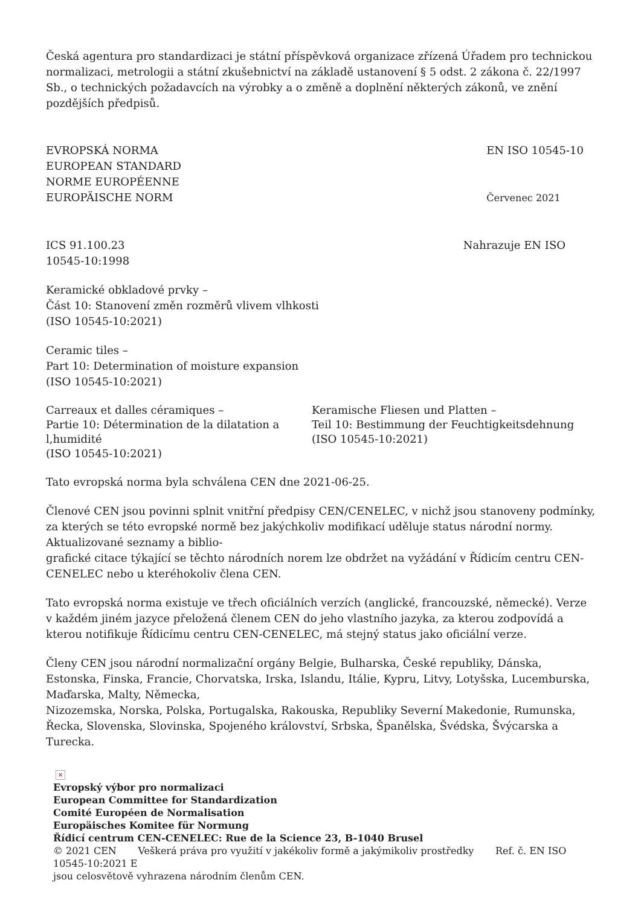Česká agentura pro standardizaci je státní příspěvková organizace zřízená Úřadem pro technickou normalizaci, metrologii a státní zkušebnictví na základě ustanovení § 5 odst. 2 zákona č. 22/1997 Sb., o technických požadavcích na výrobky a o změně a doplnění některých zákonů, ve znění pozdějších předpisů.
EVROPSKÁ NORMA
EUROPEAN STANDARD
NORME EUROPÉENNE
EUROPÄISCHE NORM
EN ISO 10545-10
Červenec 2021
ICS 91.100.23 Nahrazuje EN ISO
10545-10:1998
Keramické obkladové prvky –
Část 10: Stanovení změn rozměrů vlivem vlhkosti
(ISO 10545-10:2021)
Ceramic tiles –
Part 10: Determination of moisture expansion
(ISO 10545-10:2021)
Carreaux et dalles céramiques –
Partie 10: Détermination de la dilatation a l,humidité
(ISO 10545-10:2021)
Keramische Fliesen und Platten –
Teil 10: Bestimmung der Feuchtigkeitsdehnung
(ISO 10545-10:2021)
Tato evropská norma byla schválena CEN dne 2021-06-25.
Členové CEN jsou povinni splnit vnitřní předpisy CEN/CENELEC, v nichž jsou stanoveny podmínky, za kterých se této evropské normě bez jakýchkoliv modifikací uděluje status národní normy. Aktualizované seznamy a biblio-
grafické citace týkající se těchto národních norem lze obdržet na vyžádání v Řídicím centru CEN-CENELEC nebo u kteréhokoliv člena CEN.
Tato evropská norma existuje ve třech oficiálních verzích (anglické, francouzské, německé). Verze v každém jiném jazyce přeložená členem CEN do jeho vlastního jazyka, za kterou zodpovídá a kterou notifikuje Řídicímu centru CEN-CENELEC, má stejný status jako oficiální verze.
Členy CEN jsou národní normalizační orgány Belgie, Bulharska, České republiky, Dánska, Estonska, Finska, Francie, Chorvatska, Irska, Islandu, Itálie, Kypru, Litvy, Lotyšska, Lucemburska, Maďarska, Malty, Německa,
Nizozemska, Norska, Polska, Portugalska, Rakouska, Republiky Severní Makedonie, Rumunska, Řecka, Slovenska, Slovinska, Spojeného království, Srbska, Španělska, Švédska, Švýcarska a Turecka.
×
Evropský výbor pro normalizaci
European Committee for Standardization
Comité Européen de Normalisation
Europäisches Komitee für Normung
Řídicí centrum CEN-CENELEC: Rue de la Science 23, B-1040 Brusel
© 2021 CEN Veškerá práva pro využití v jakékoliv formě a jakýmikoliv prostředky Ref. č. EN ISO 10545-10:2021 E
jsou celosvětově vyhrazena národním členům CEN.